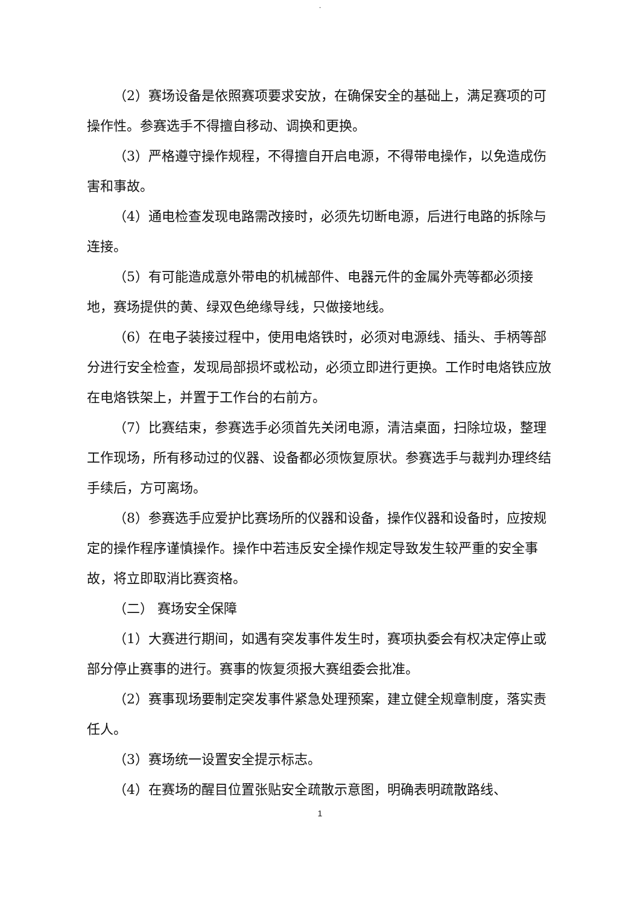.
（2）赛场设备是依照赛项要求安放，在确保安全的基础上，满足赛项的可操作性。参赛选手不得擅自移动、调换和更换。
（3）严格遵守操作规程，不得擅自开启电源，不得带电操作，以免造成伤害和事故。
（4）通电检查发现电路需改接时，必须先切断电源，后进行电路的拆除与连接。
（5）有可能造成意外带电的机械部件、电器元件的金属外壳等都必须接地，赛场提供的黄、绿双色绝缘导线，只做接地线。
（6）在电子装接过程中，使用电烙铁时，必须对电源线、插头、手柄等部分进行安全检查，发现局部损坏或松动，必须立即进行更换。工作时电烙铁应放在电烙铁架上，并置于工作台的右前方。
（7）比赛结束，参赛选手必须首先关闭电源，清洁桌面，扫除垃圾，整理工作现场，所有移动过的仪器、设备都必须恢复原状。参赛选手与裁判办理终结手续后，方可离场。
（8）参赛选手应爱护比赛场所的仪器和设备，操作仪器和设备时，应按规定的操作程序谨慎操作。操作中若违反安全操作规定导致发生较严重的安全事故，将立即取消比赛资格。
（二） 赛场安全保障
（1）大赛进行期间，如遇有突发事件发生时，赛项执委会有权决定停止或部分停止赛事的进行。赛事的恢复须报大赛组委会批准。
（2）赛事现场要制定突发事件紧急处理预案，建立健全规章制度，落实责任人。
（3）赛场统一设置安全提示标志。
（4）在赛场的醒目位置张贴安全疏散示意图，明确表明疏散路线、
1